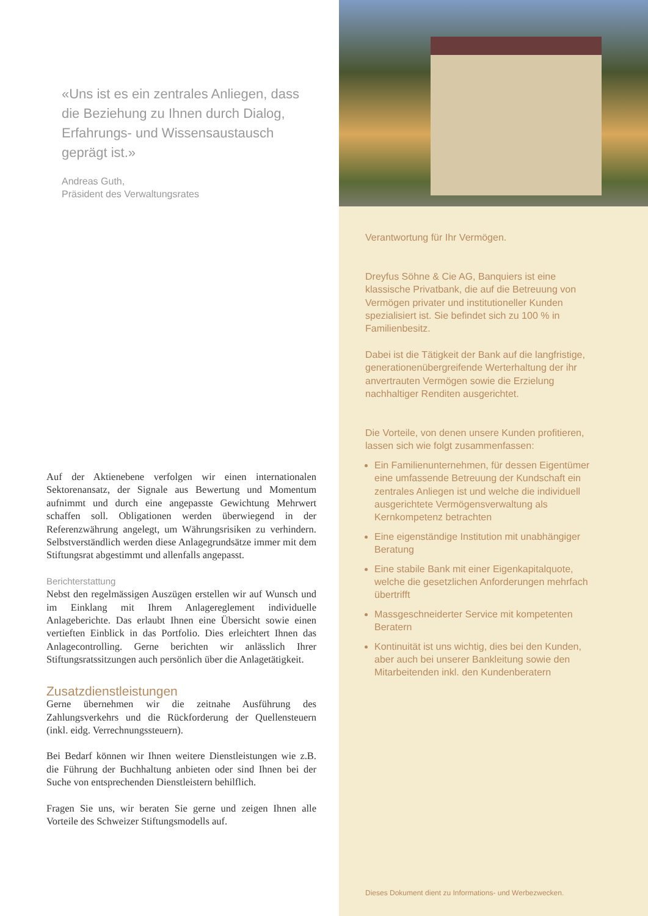«Uns ist es ein zentrales Anliegen, dass die Beziehung zu Ihnen durch Dialog, Erfahrungs- und Wissensaustausch geprägt ist.»
Andreas Guth,
Präsident des Verwaltungsrates
Auf der Aktienebene verfolgen wir einen internationalen Sektorenansatz, der Signale aus Bewertung und Momentum aufnimmt und durch eine angepasste Gewichtung Mehrwert schaffen soll. Obligationen werden überwiegend in der Referenzwährung angelegt, um Währungsrisiken zu verhindern. Selbstverständlich werden diese Anlagegrundsätze immer mit dem Stiftungsrat abgestimmt und allenfalls angepasst.
Berichterstattung
Nebst den regelmässigen Auszügen erstellen wir auf Wunsch und im Einklang mit Ihrem Anlagereglement individuelle Anlageberichte. Das erlaubt Ihnen eine Übersicht sowie einen vertieften Einblick in das Portfolio. Dies erleichtert Ihnen das Anlagecontrolling. Gerne berichten wir anlässlich Ihrer Stiftungsratssitzungen auch persönlich über die Anlagetätigkeit.
Zusatzdienstleistungen
Gerne übernehmen wir die zeitnahe Ausführung des Zahlungsverkehrs und die Rückforderung der Quellensteuern (inkl. eidg. Verrechnungssteuern).
Bei Bedarf können wir Ihnen weitere Dienstleistungen wie z.B. die Führung der Buchhaltung anbieten oder sind Ihnen bei der Suche von entsprechenden Dienstleistern behilflich.
Fragen Sie uns, wir beraten Sie gerne und zeigen Ihnen alle Vorteile des Schweizer Stiftungsmodells auf.
Verantwortung für Ihr Vermögen.
Dreyfus Söhne & Cie AG, Banquiers ist eine klassische Privatbank, die auf die Betreuung von Vermögen privater und institutioneller Kunden spezialisiert ist. Sie befindet sich zu 100 % in Familienbesitz.
Dabei ist die Tätigkeit der Bank auf die langfristige, generationenübergreifende Werterhaltung der ihr anvertrauten Vermögen sowie die Erzielung nachhaltiger Renditen ausgerichtet.
Die Vorteile, von denen unsere Kunden profitieren, lassen sich wie folgt zusammenfassen:
Ein Familienunternehmen, für dessen Eigentümer eine umfassende Betreuung der Kundschaft ein zentrales Anliegen ist und welche die individuell ausgerichtete Vermögensverwaltung als Kernkompetenz betrachten
Eine eigenständige Institution mit unabhängiger Beratung
Eine stabile Bank mit einer Eigenkapitalquote, welche die gesetzlichen Anforderungen mehrfach übertrifft
Massgeschneiderter Service mit kompetenten Beratern
Kontinuität ist uns wichtig, dies bei den Kunden, aber auch bei unserer Bankleitung sowie den Mitarbeitenden inkl. den Kundenberatern
Dieses Dokument dient zu Informations- und Werbezwecken.